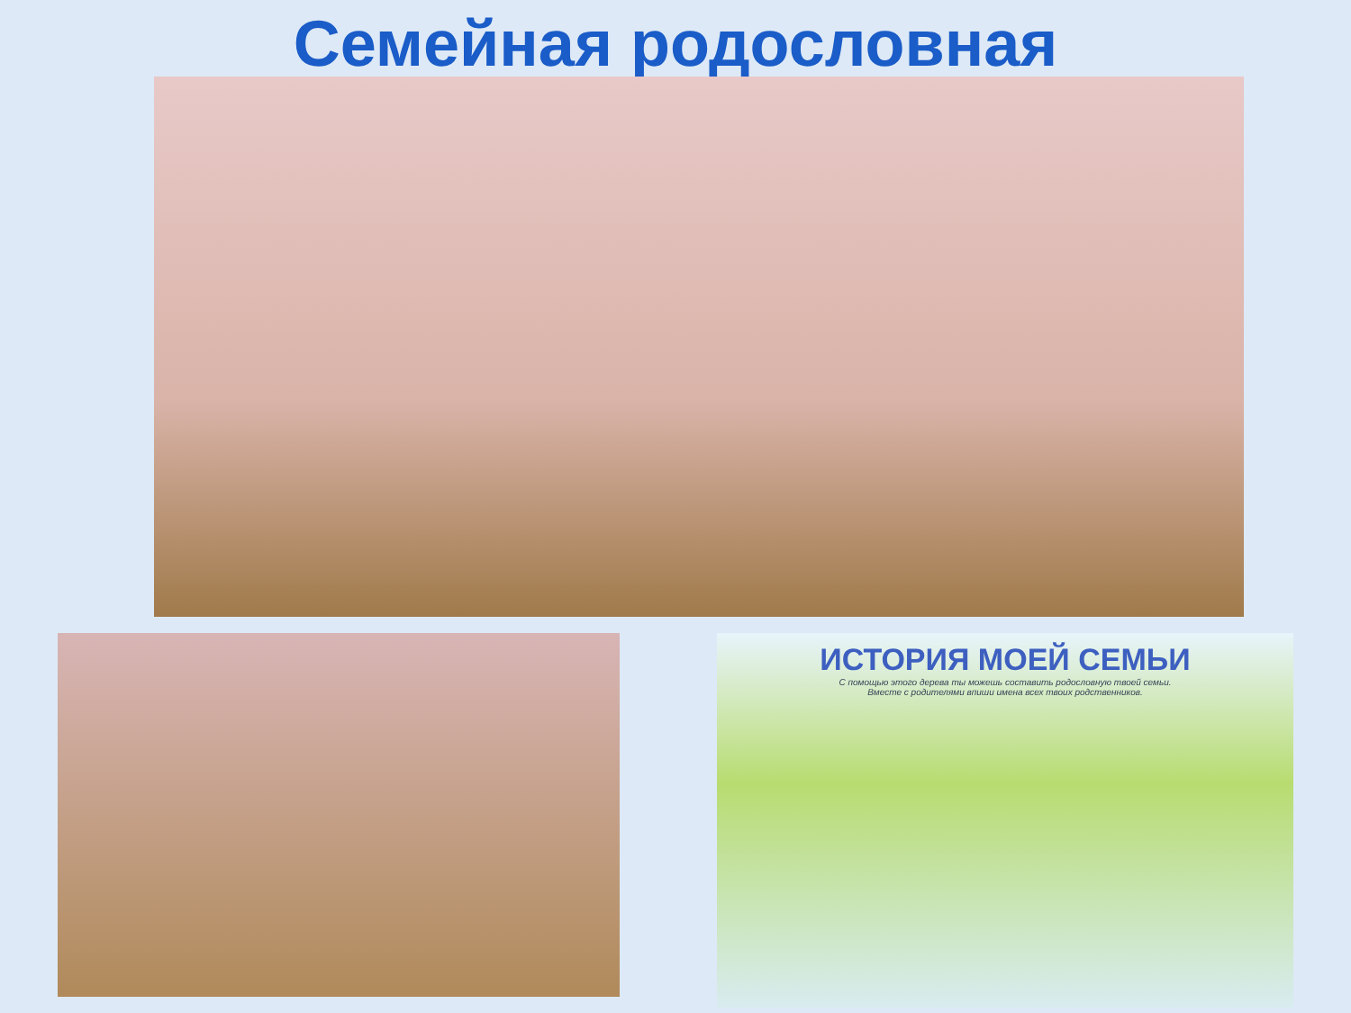Семейная родословная
ИСТОРИЯ МОЕЙ СЕМЬИ
С помощью этого дерева ты можешь составить родословную твоей семьи.
Вместе с родителями впиши имена всех твоих родственников.